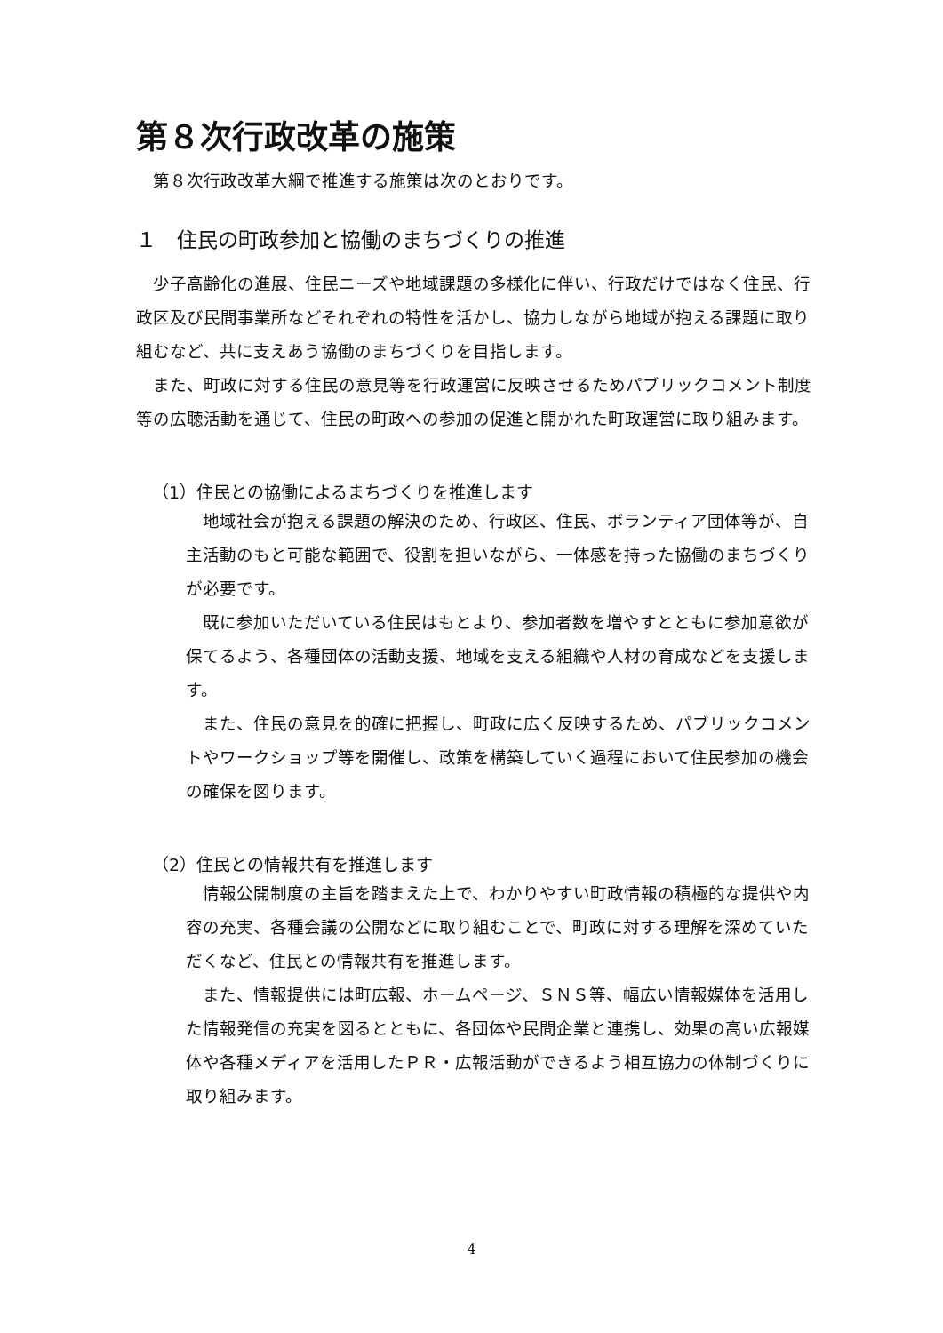第８次行政改革の施策
第８次行政改革大綱で推進する施策は次のとおりです。
１　住民の町政参加と協働のまちづくりの推進
少子高齢化の進展、住民ニーズや地域課題の多様化に伴い、行政だけではなく住民、行政区及び民間事業所などそれぞれの特性を活かし、協力しながら地域が抱える課題に取り組むなど、共に支えあう協働のまちづくりを目指します。
また、町政に対する住民の意見等を行政運営に反映させるためパブリックコメント制度等の広聴活動を通じて、住民の町政への参加の促進と開かれた町政運営に取り組みます。
（1）住民との協働によるまちづくりを推進します
地域社会が抱える課題の解決のため、行政区、住民、ボランティア団体等が、自主活動のもと可能な範囲で、役割を担いながら、一体感を持った協働のまちづくりが必要です。
既に参加いただいている住民はもとより、参加者数を増やすとともに参加意欲が保てるよう、各種団体の活動支援、地域を支える組織や人材の育成などを支援します。
また、住民の意見を的確に把握し、町政に広く反映するため、パブリックコメントやワークショップ等を開催し、政策を構築していく過程において住民参加の機会の確保を図ります。
（2）住民との情報共有を推進します
情報公開制度の主旨を踏まえた上で、わかりやすい町政情報の積極的な提供や内容の充実、各種会議の公開などに取り組むことで、町政に対する理解を深めていただくなど、住民との情報共有を推進します。
また、情報提供には町広報、ホームページ、ＳＮＳ等、幅広い情報媒体を活用した情報発信の充実を図るとともに、各団体や民間企業と連携し、効果の高い広報媒体や各種メディアを活用したＰＲ・広報活動ができるよう相互協力の体制づくりに取り組みます。
4